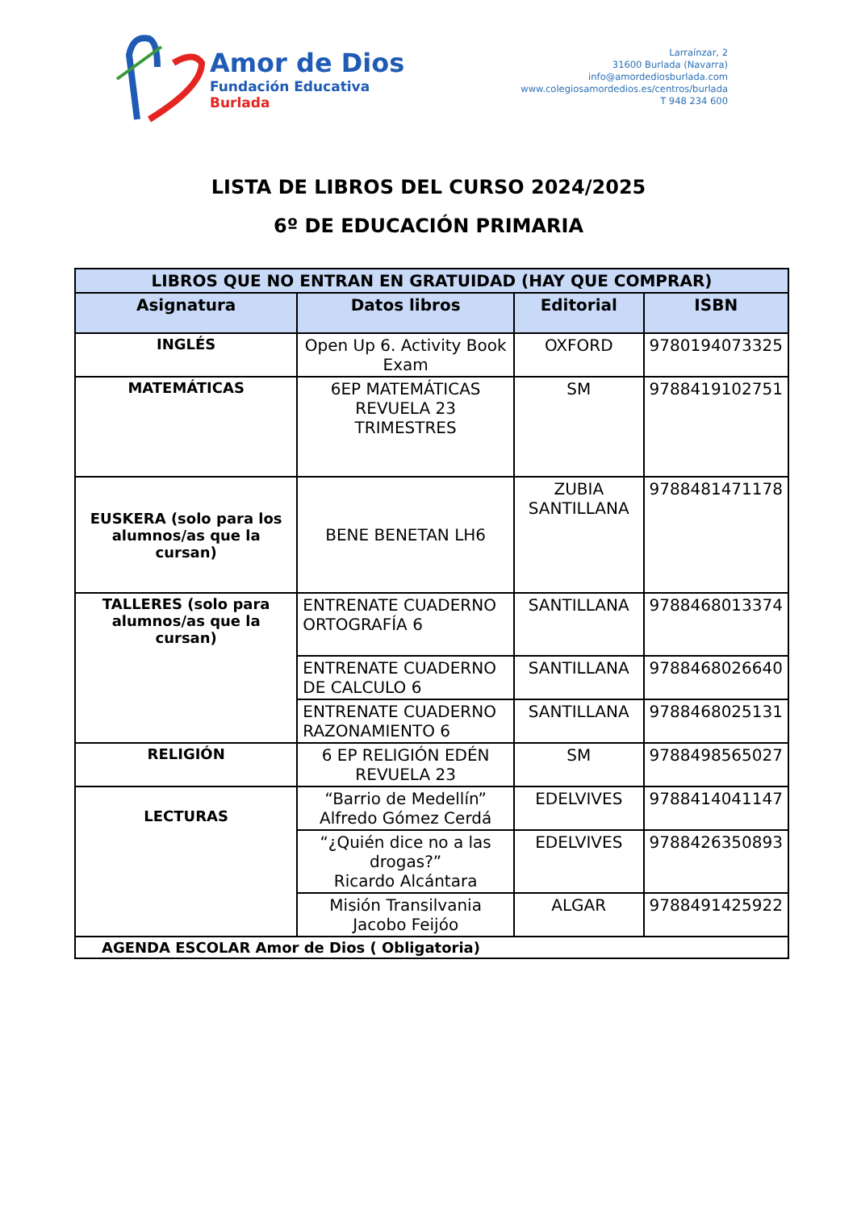Amor de Dios
Fundación Educativa
Burlada
Larraínzar, 2
31600 Burlada (Navarra)
info@amordediosburlada.com
www.colegiosamordedios.es/centros/burlada
T 948 234 600
LISTA DE LIBROS DEL CURSO 2024/2025
6º DE EDUCACIÓN PRIMARIA
| LIBROS QUE NO ENTRAN EN GRATUIDAD (HAY QUE COMPRAR) | | | |
| --- | --- | --- | --- |
| Asignatura | Datos libros | Editorial | ISBN |
| INGLÉS | Open Up 6. Activity Book Exam | OXFORD | 9780194073325 |
| MATEMÁTICAS | 6EP MATEMÁTICAS REVUELA 23 TRIMESTRES | SM | 9788419102751 |
| EUSKERA (solo para los alumnos/as que la cursan) | BENE BENETAN LH6 | ZUBIA SANTILLANA | 9788481471178 |
| TALLERES (solo para alumnos/as que la cursan) | ENTRENATE CUADERNO ORTOGRAFÍA 6 | SANTILLANA | 9788468013374 |
| | ENTRENATE CUADERNO DE CALCULO 6 | SANTILLANA | 9788468026640 |
| | ENTRENATE CUADERNO RAZONAMIENTO 6 | SANTILLANA | 9788468025131 |
| RELIGIÓN | 6 EP RELIGIÓN EDÉN REVUELA 23 | SM | 9788498565027 |
| LECTURAS | “Barrio de Medellín” Alfredo Gómez Cerdá | EDELVIVES | 9788414041147 |
| | “¿Quién dice no a las drogas?” Ricardo Alcántara | EDELVIVES | 9788426350893 |
| | Misión Transilvania Jacobo Feijóo | ALGAR | 9788491425922 |
| AGENDA ESCOLAR Amor de Dios ( Obligatoria) | | | |